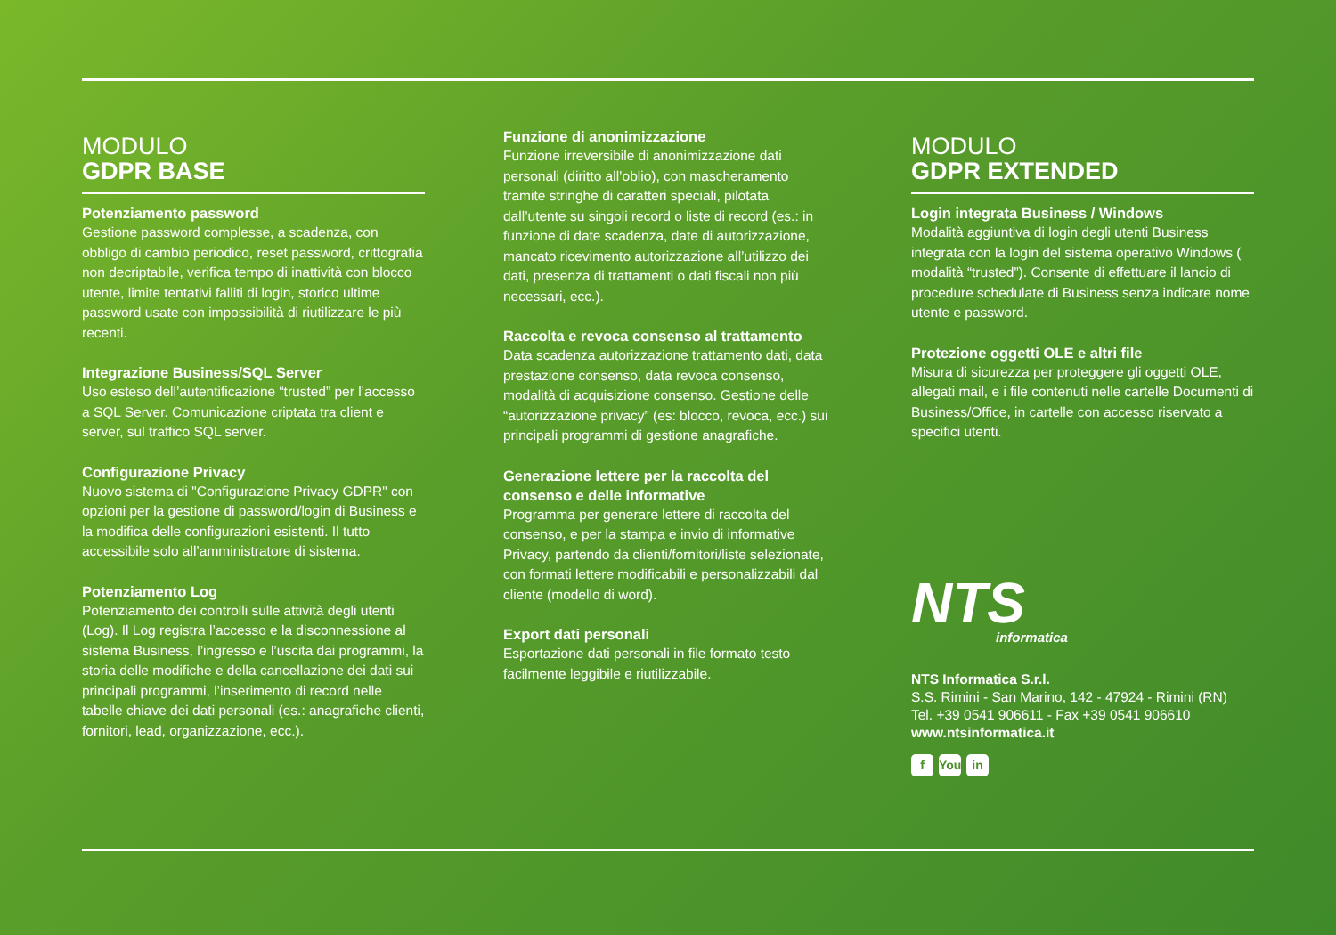MODULO
GDPR BASE
Potenziamento password
Gestione password complesse, a scadenza, con obbligo di cambio periodico, reset password, crittografia non decriptabile, verifica tempo di inattività con blocco utente, limite tentativi falliti di login, storico ultime password usate con impossibilità di riutilizzare le più recenti.
Integrazione Business/SQL Server
Uso esteso dell’autentificazione “trusted” per l’accesso a SQL Server. Comunicazione criptata tra client e server, sul traffico SQL server.
Configurazione Privacy
Nuovo sistema di "Configurazione Privacy GDPR" con opzioni per la gestione di password/login di Business e la modifica delle configurazioni esistenti. Il tutto accessibile solo all’amministratore di sistema.
Potenziamento Log
Potenziamento dei controlli sulle attività degli utenti (Log). Il Log registra l’accesso e la disconnessione al sistema Business, l’ingresso e l’uscita dai programmi, la storia delle modifiche e della cancellazione dei dati sui principali programmi, l’inserimento di record nelle tabelle chiave dei dati personali (es.: anagrafiche clienti, fornitori, lead, organizzazione, ecc.).
Funzione di anonimizzazione
Funzione irreversibile di anonimizzazione dati personali (diritto all’oblio), con mascheramento tramite stringhe di caratteri speciali, pilotata dall’utente su singoli record o liste di record (es.: in funzione di date scadenza, date di autorizzazione, mancato ricevimento autorizzazione all’utilizzo dei dati, presenza di trattamenti o dati fiscali non più necessari, ecc.).
Raccolta e revoca consenso al trattamento
Data scadenza autorizzazione trattamento dati, data prestazione consenso, data revoca consenso, modalità di acquisizione consenso. Gestione delle “autorizzazione privacy” (es: blocco, revoca, ecc.) sui principali programmi di gestione anagrafiche.
Generazione lettere per la raccolta del consenso e delle informative
Programma per generare lettere di raccolta del consenso, e per la stampa e invio di informative Privacy, partendo da clienti/fornitori/liste selezionate, con formati lettere modificabili e personalizzabili dal cliente (modello di word).
Export dati personali
Esportazione dati personali in file formato testo facilmente leggibile e riutilizzabile.
MODULO
GDPR EXTENDED
Login integrata Business / Windows
Modalità aggiuntiva di login degli utenti Business integrata con la login del sistema operativo Windows ( modalità “trusted”). Consente di effettuare il lancio di procedure schedulate di Business senza indicare nome utente e password.
Protezione oggetti OLE e altri file
Misura di sicurezza per proteggere gli oggetti OLE, allegati mail, e i file contenuti nelle cartelle Documenti di Business/Office, in cartelle con accesso riservato a specifici utenti.
NTS
informatica
NTS Informatica S.r.l.
S.S. Rimini - San Marino, 142 - 47924 - Rimini (RN)
Tel. +39 0541 906611 - Fax +39 0541 906610
www.ntsinformatica.it
f You in